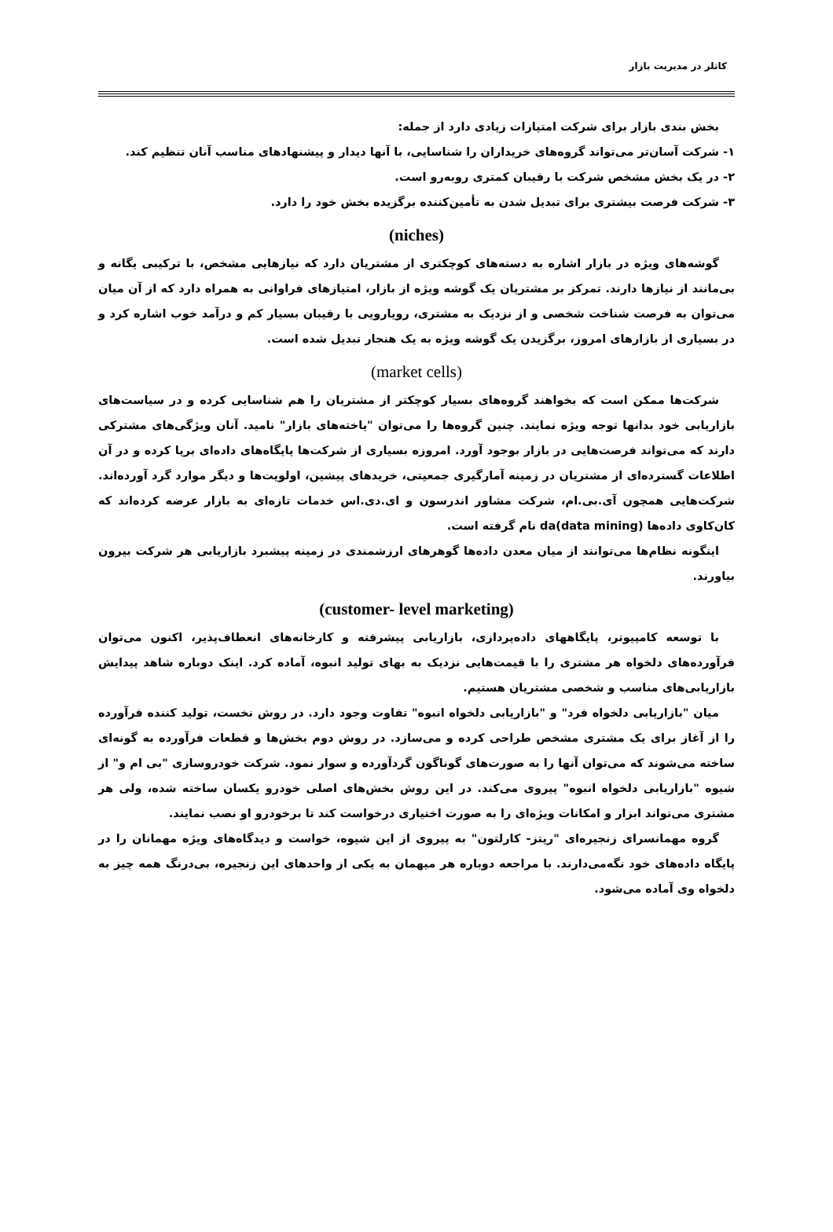کاتلر در مدیریت بازار
بخش بندی بازار برای شرکت امتیازات زیادی دارد از جمله:
۱- شرکت آسان‌تر می‌تواند گروه‌های خریداران را شناسایی، با آنها دیدار و پیشنهادهای مناسب آنان تنظیم کند.
۲- در یک بخش مشخص شرکت با رقیبان کمتری روبه‌رو است.
۳- شرکت فرصت بیشتری برای تبدیل شدن به تأمین‌کننده برگزیده بخش خود را دارد.
(niches)
گوشه‌های ویژه در بازار اشاره به دسته‌های کوچکتری از مشتریان دارد که نیازهایی مشخص، با ترکیبی یگانه و بی‌مانند از نیازها دارند. تمرکز بر مشتریان یک گوشه ویژه از بازار، امتیازهای فراوانی به همراه دارد که از آن میان می‌توان به فرصت شناخت شخصی و از نزدیک به مشتری، رویارویی با رقیبان بسیار کم و درآمد خوب اشاره کرد و در بسیاری از بازارهای امروز، برگزیدن یک گوشه ویژه به یک هنجار تبدیل شده است.
(market cells)
شرکت‌ها ممکن است که بخواهند گروه‌های بسیار کوچکتر از مشتریان را هم شناسایی کرده و در سیاست‌های بازاریابی خود بدانها توجه ویژه نمایند. چنین گروه‌ها را می‌توان "یاخته‌های بازار" نامید. آنان ویژگی‌های مشترکی دارند که می‌تواند فرصت‌هایی در بازار بوجود آورد. امروزه بسیاری از شرکت‌ها پایگاه‌های داده‌ای برپا کرده و در آن اطلاعات گسترده‌ای از مشتریان در زمینه آمارگیری جمعیتی، خریدهای پیشین، اولویت‌ها و دیگر موارد گرد آورده‌اند. شرکت‌هایی همچون آی.بی.ام، شرکت مشاور اندرسون و ای.دی.اس خدمات تازه‌ای به بازار عرضه کرده‌اند که کان‌کاوی داده‌ها (data mining)da نام گرفته است.
اینگونه نظام‌ها می‌توانند از میان معدن داده‌ها گوهرهای ارزشمندی در زمینه پیشبرد بازاریابی هر شرکت بیرون بیاورند.
(customer- level marketing)
با توسعه کامپیوتر، پایگاههای داده‌پردازی، بازاریابی پیشرفته و کارخانه‌های انعطاف‌پذیر، اکنون می‌توان فرآورده‌های دلخواه هر مشتری را با قیمت‌هایی نزدیک به بهای تولید انبوه، آماده کرد. اینک دوباره شاهد پیدایش بازاریابی‌های مناسب و شخصی مشتریان هستیم.
میان "بازاریابی دلخواه فرد" و "بازاریابی دلخواه انبوه" تفاوت وجود دارد. در روش نخست، تولید کننده فرآورده را از آغاز برای یک مشتری مشخص طراحی کرده و می‌سازد. در روش دوم بخش‌ها و قطعات فرآورده به گونه‌ای ساخته می‌شوند که می‌توان آنها را به صورت‌های گوناگون گردآورده و سوار نمود. شرکت خودروسازی "بی ام و" از شیوه "بازاریابی دلخواه انبوه" پیروی می‌کند. در این روش بخش‌های اصلی خودرو یکسان ساخته شده، ولی هر مشتری می‌تواند ابزار و امکانات ویژه‌ای را به صورت اختیاری درخواست کند تا برخودرو او نصب نمایند.
گروه مهمانسرای زنجیره‌ای "ریتز- کارلتون" به پیروی از این شیوه، خواست و دیدگاه‌های ویژه مهمانان را در پایگاه داده‌های خود نگه‌می‌دارند. با مراجعه دوباره هر میهمان به یکی از واحدهای این زنجیره، بی‌درنگ همه چیز به دلخواه وی آماده می‌شود.